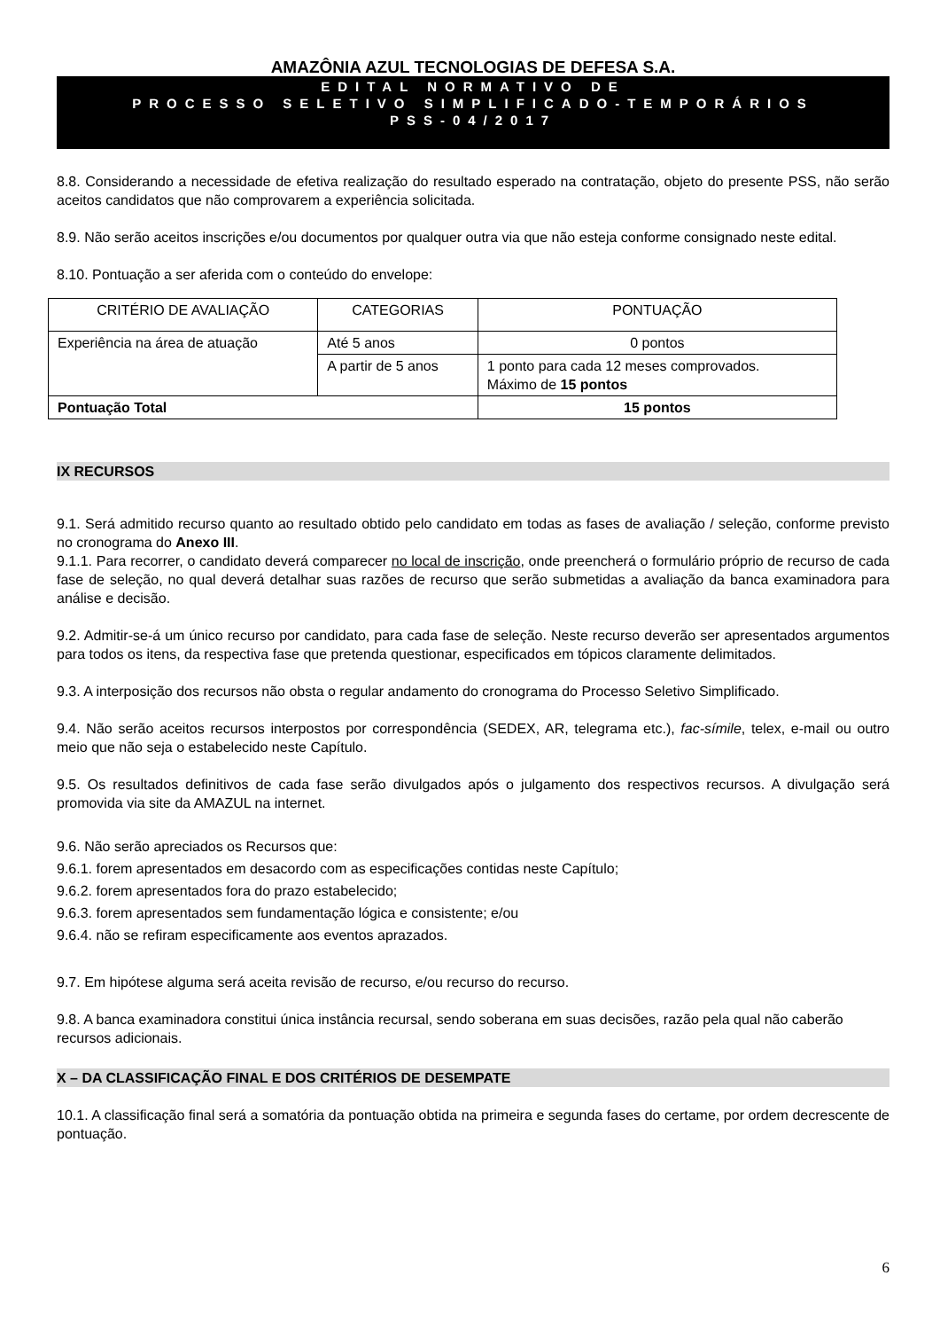AMAZÔNIA AZUL TECNOLOGIAS DE DEFESA S.A.
EDITAL NORMATIVO DE
PROCESSO SELETIVO SIMPLIFICADO-TEMPORÁRIOS
PSS-04/2017
8.8. Considerando a necessidade de efetiva realização do resultado esperado na contratação, objeto do presente PSS, não serão aceitos candidatos que não comprovarem a experiência solicitada.
8.9. Não serão aceitos inscrições e/ou documentos por qualquer outra via que não esteja conforme consignado neste edital.
8.10. Pontuação a ser aferida com o conteúdo do envelope:
| CRITÉRIO DE AVALIAÇÃO | CATEGORIAS | PONTUAÇÃO |
| --- | --- | --- |
| Experiência na área de atuação | Até 5 anos | 0 pontos |
| | A partir de 5 anos | 1 ponto para cada 12 meses comprovados. Máximo de 15 pontos |
| Pontuação Total | | 15 pontos |
IX RECURSOS
9.1. Será admitido recurso quanto ao resultado obtido pelo candidato em todas as fases de avaliação / seleção, conforme previsto no cronograma do Anexo III.
9.1.1. Para recorrer, o candidato deverá comparecer no local de inscrição, onde preencherá o formulário próprio de recurso de cada fase de seleção, no qual deverá detalhar suas razões de recurso que serão submetidas a avaliação da banca examinadora para análise e decisão.
9.2. Admitir-se-á um único recurso por candidato, para cada fase de seleção. Neste recurso deverão ser apresentados argumentos para todos os itens, da respectiva fase que pretenda questionar, especificados em tópicos claramente delimitados.
9.3. A interposição dos recursos não obsta o regular andamento do cronograma do Processo Seletivo Simplificado.
9.4. Não serão aceitos recursos interpostos por correspondência (SEDEX, AR, telegrama etc.), fac-símile, telex, e-mail ou outro meio que não seja o estabelecido neste Capítulo.
9.5. Os resultados definitivos de cada fase serão divulgados após o julgamento dos respectivos recursos. A divulgação será promovida via site da AMAZUL na internet.
9.6. Não serão apreciados os Recursos que:
9.6.1. forem apresentados em desacordo com as especificações contidas neste Capítulo;
9.6.2. forem apresentados fora do prazo estabelecido;
9.6.3. forem apresentados sem fundamentação lógica e consistente; e/ou
9.6.4. não se refiram especificamente aos eventos aprazados.
9.7. Em hipótese alguma será aceita revisão de recurso, e/ou recurso do recurso.
9.8. A banca examinadora constitui única instância recursal, sendo soberana em suas decisões, razão pela qual não caberão recursos adicionais.
X – DA CLASSIFICAÇÃO FINAL E DOS CRITÉRIOS DE DESEMPATE
10.1. A classificação final será a somatória da pontuação obtida na primeira e segunda fases do certame, por ordem decrescente de pontuação.
6